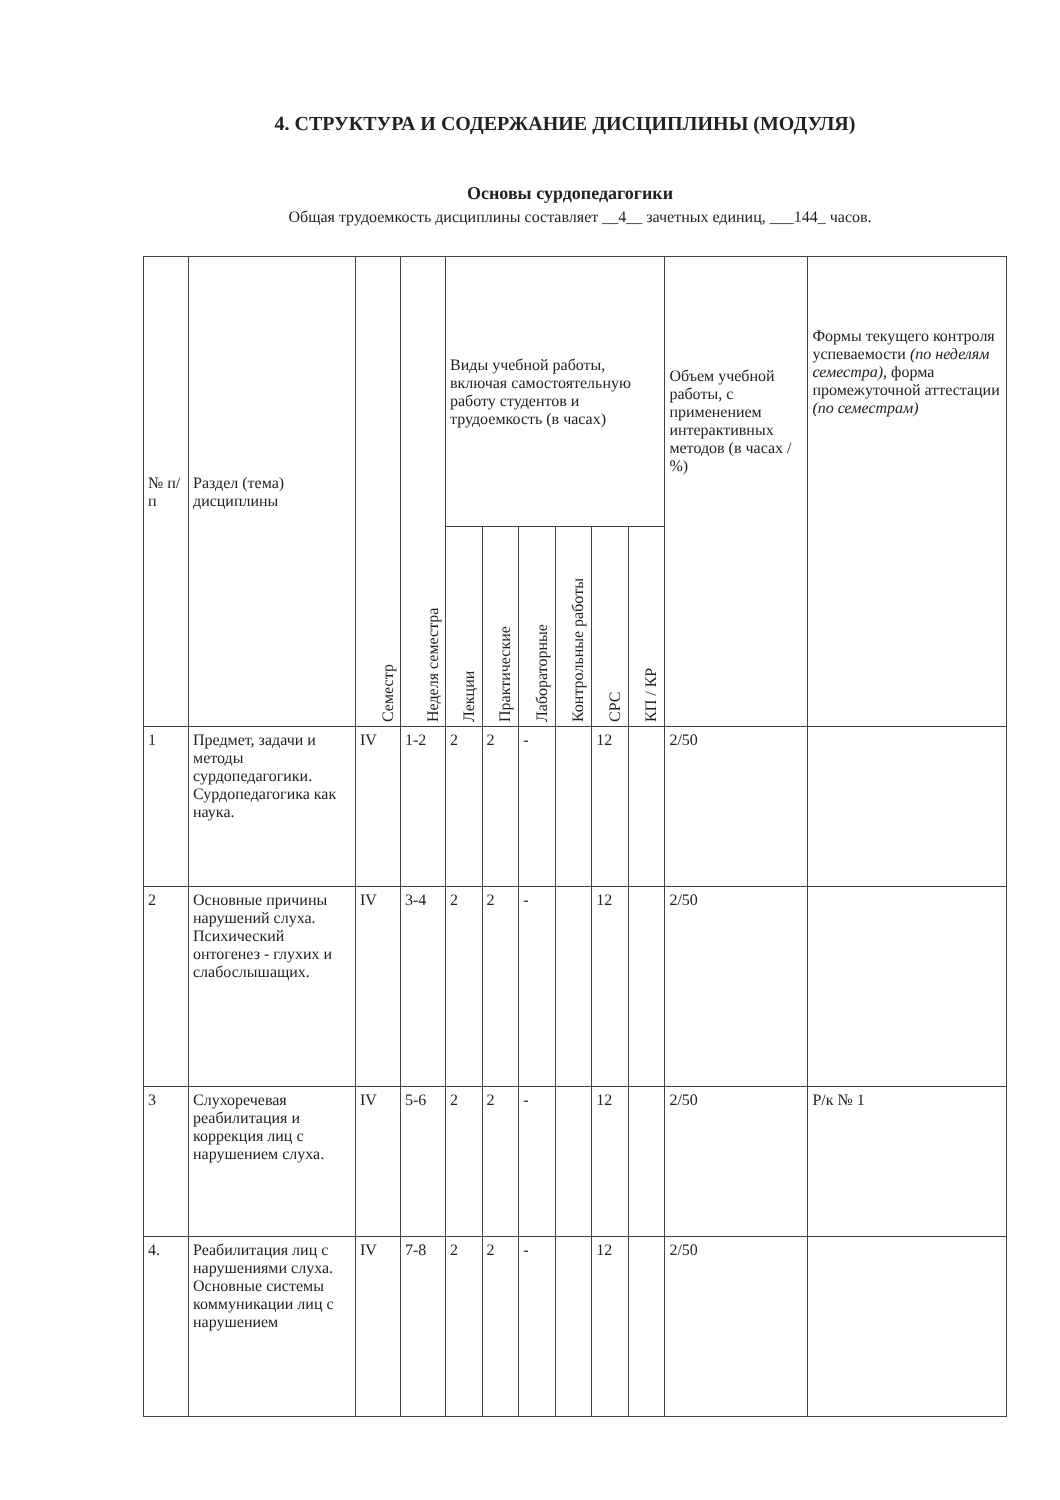4. СТРУКТУРА И СОДЕРЖАНИЕ ДИСЦИПЛИНЫ (МОДУЛЯ)
Основы сурдопедагогики
Общая трудоемкость дисциплины составляет __4__ зачетных единиц, ___144_ часов.
| № п/п | Раздел (тема) дисциплины | Семестр | Неделя семестра | Виды учебной работы, включая самостоятельную работу студентов и трудоемкость (в часах) | | | | | | Объем учебной работы, с применением интерактивных методов (в часах / %) | Формы текущего контроля успеваемости (по неделям семестра), форма промежуточной аттестации (по семестрам) |
| --- | --- | --- | --- | --- | --- | --- | --- | --- | --- | --- | --- |
| | | | | Лекции | Практические | Лабораторные | Контрольные работы | СРС | КП / КР | | |
| 1 | Предмет, задачи и методы сурдопедагогики. Сурдопедагогика как наука. | IV | 1-2 | 2 | 2 | - | | 12 | | 2/50 | |
| 2 | Основные причины нарушений слуха. Психический онтогенез - глухих и слабослышащих. | IV | 3-4 | 2 | 2 | - | | 12 | | 2/50 | |
| 3 | Слухоречевая реабилитация и коррекция лиц с нарушением слуха. | IV | 5-6 | 2 | 2 | - | | 12 | | 2/50 | Р/к № 1 |
| 4. | Реабилитация лиц с нарушениями слуха. Основные системы коммуникации лиц с нарушением | IV | 7-8 | 2 | 2 | - | | 12 | | 2/50 | |